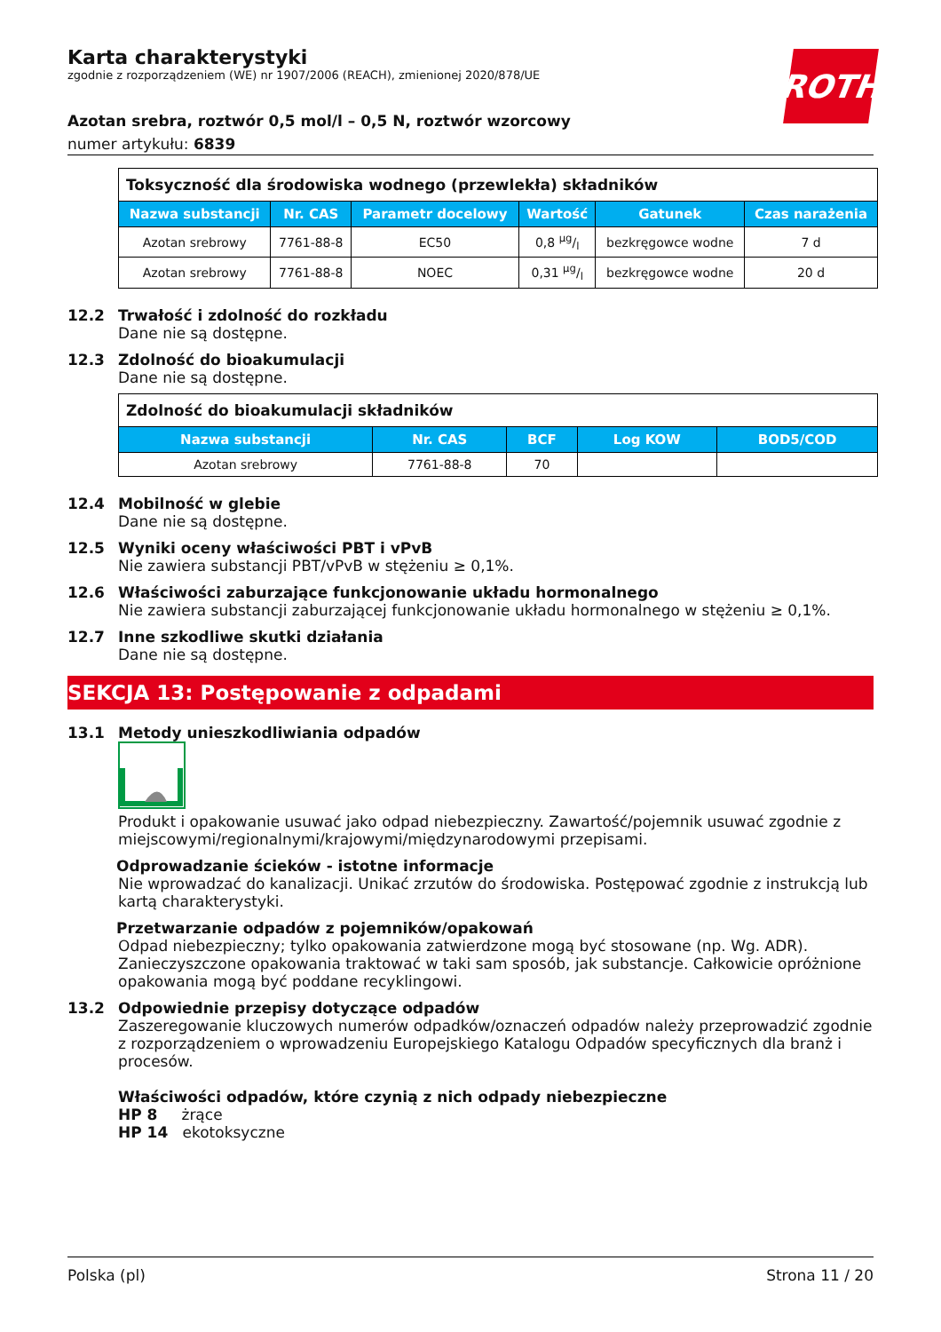ROTH
Karta charakterystyki
zgodnie z rozporządzeniem (WE) nr 1907/2006 (REACH), zmienionej 2020/878/UE
Azotan srebra, roztwór 0,5 mol/l – 0,5 N, roztwór wzorcowy
numer artykułu: 6839
| Toksyczność dla środowiska wodnego (przewlekła) składników | | | | | |
| Nazwa substancji | Nr. CAS | Parametr docelowy | Wartość | Gatunek | Czas narażenia |
| Azotan srebrowy | 7761-88-8 | EC50 | 0,8 µg/l | bezkręgowce wodne | 7 d |
| Azotan srebrowy | 7761-88-8 | NOEC | 0,31 µg/l | bezkręgowce wodne | 20 d |
12.2 Trwałość i zdolność do rozkładu
Dane nie są dostępne.
12.3 Zdolność do bioakumulacji
Dane nie są dostępne.
| Zdolność do bioakumulacji składników | | | | |
| Nazwa substancji | Nr. CAS | BCF | Log KOW | BOD5/COD |
| Azotan srebrowy | 7761-88-8 | 70 | | |
12.4 Mobilność w glebie
Dane nie są dostępne.
12.5 Wyniki oceny właściwości PBT i vPvB
Nie zawiera substancji PBT/vPvB w stężeniu ≥ 0,1%.
12.6 Właściwości zaburzające funkcjonowanie układu hormonalnego
Nie zawiera substancji zaburzającej funkcjonowanie układu hormonalnego w stężeniu ≥ 0,1%.
12.7 Inne szkodliwe skutki działania
Dane nie są dostępne.
SEKCJA 13: Postępowanie z odpadami
13.1 Metody unieszkodliwiania odpadów
Produkt i opakowanie usuwać jako odpad niebezpieczny. Zawartość/pojemnik usuwać zgodnie z miejscowymi/regionalnymi/krajowymi/międzynarodowymi przepisami.
Odprowadzanie ścieków - istotne informacje
Nie wprowadzać do kanalizacji. Unikać zrzutów do środowiska. Postępować zgodnie z instrukcją lub kartą charakterystyki.
Przetwarzanie odpadów z pojemników/opakowań
Odpad niebezpieczny; tylko opakowania zatwierdzone mogą być stosowane (np. Wg. ADR). Zanieczyszczone opakowania traktować w taki sam sposób, jak substancje. Całkowicie opróżnione opakowania mogą być poddane recyklingowi.
13.2 Odpowiednie przepisy dotyczące odpadów
Zaszeregowanie kluczowych numerów odpadków/oznaczeń odpadów należy przeprowadzić zgodnie z rozporządzeniem o wprowadzeniu Europejskiego Katalogu Odpadów specyficznych dla branż i procesów.
Właściwości odpadów, które czynią z nich odpady niebezpieczne
HP 8 żrące
HP 14 ekotoksyczne
Polska (pl) Strona 11 / 20